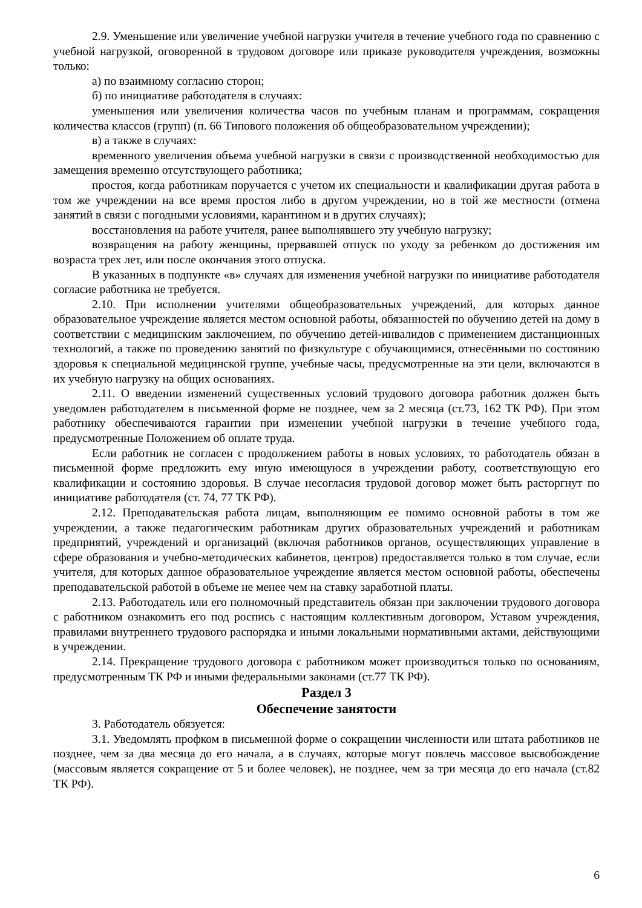2.9. Уменьшение или увеличение учебной нагрузки учителя в течение учебного года по сравнению с учебной нагрузкой, оговоренной в трудовом договоре или приказе руководителя учреждения, возможны только:
а) по взаимному согласию сторон;
б) по инициативе работодателя в случаях:
уменьшения или увеличения количества часов по учебным планам и программам, сокращения количества классов (групп) (п. 66 Типового положения об общеобразовательном учреждении);
в) а также в случаях:
временного увеличения объема учебной нагрузки в связи с производственной необходимостью для замещения временно отсутствующего работника;
простоя, когда работникам поручается с учетом их специальности и квалификации другая работа в том же учреждении на все время простоя либо в другом учреждении, но в той же местности (отмена занятий в связи с погодными условиями, карантином и в других случаях);
восстановления на работе учителя, ранее выполнявшего эту учебную нагрузку;
возвращения на работу женщины, прервавшей отпуск по уходу за ребенком до достижения им возраста трех лет, или после окончания этого отпуска.
В указанных в подпункте «в» случаях для изменения учебной нагрузки по инициативе работодателя согласие работника не требуется.
2.10. При исполнении учителями общеобразовательных учреждений, для которых данное образовательное учреждение является местом основной работы, обязанностей по обучению детей на дому в соответствии с медицинским заключением, по обучению детей-инвалидов с применением дистанционных технологий, а также по проведению занятий по физкультуре с обучающимися, отнесёнными по состоянию здоровья к специальной медицинской группе, учебные часы, предусмотренные на эти цели, включаются в их учебную нагрузку на общих основаниях.
2.11. О введении изменений существенных условий трудового договора работник должен быть уведомлен работодателем в письменной форме не позднее, чем за 2 месяца (ст.73, 162 ТК РФ). При этом работнику обеспечиваются гарантии при изменении учебной нагрузки в течение учебного года, предусмотренные Положением об оплате труда.
Если работник не согласен с продолжением работы в новых условиях, то работодатель обязан в письменной форме предложить ему иную имеющуюся в учреждении работу, соответствующую его квалификации и состоянию здоровья. В случае несогласия трудовой договор может быть расторгнут по инициативе работодателя (ст. 74, 77 ТК РФ).
2.12. Преподавательская работа лицам, выполняющим ее помимо основной работы в том же учреждении, а также педагогическим работникам других образовательных учреждений и работникам предприятий, учреждений и организаций (включая работников органов, осуществляющих управление в сфере образования и учебно-методических кабинетов, центров) предоставляется только в том случае, если учителя, для которых данное образовательное учреждение является местом основной работы, обеспечены преподавательской работой в объеме не менее чем на ставку заработной платы.
2.13. Работодатель или его полномочный представитель обязан при заключении трудового договора с работником ознакомить его под роспись с настоящим коллективным договором, Уставом учреждения, правилами внутреннего трудового распорядка и иными локальными нормативными актами, действующими в учреждении.
2.14. Прекращение трудового договора с работником может производиться только по основаниям, предусмотренным ТК РФ и иными федеральными законами (ст.77 ТК РФ).
Раздел 3
Обеспечение занятости
3. Работодатель обязуется:
3.1. Уведомлять профком в письменной форме о сокращении численности или штата работников не позднее, чем за два месяца до его начала, а в случаях, которые могут повлечь массовое высвобождение (массовым является сокращение от 5 и более человек), не позднее, чем за три месяца до его начала (ст.82 ТК РФ).
6